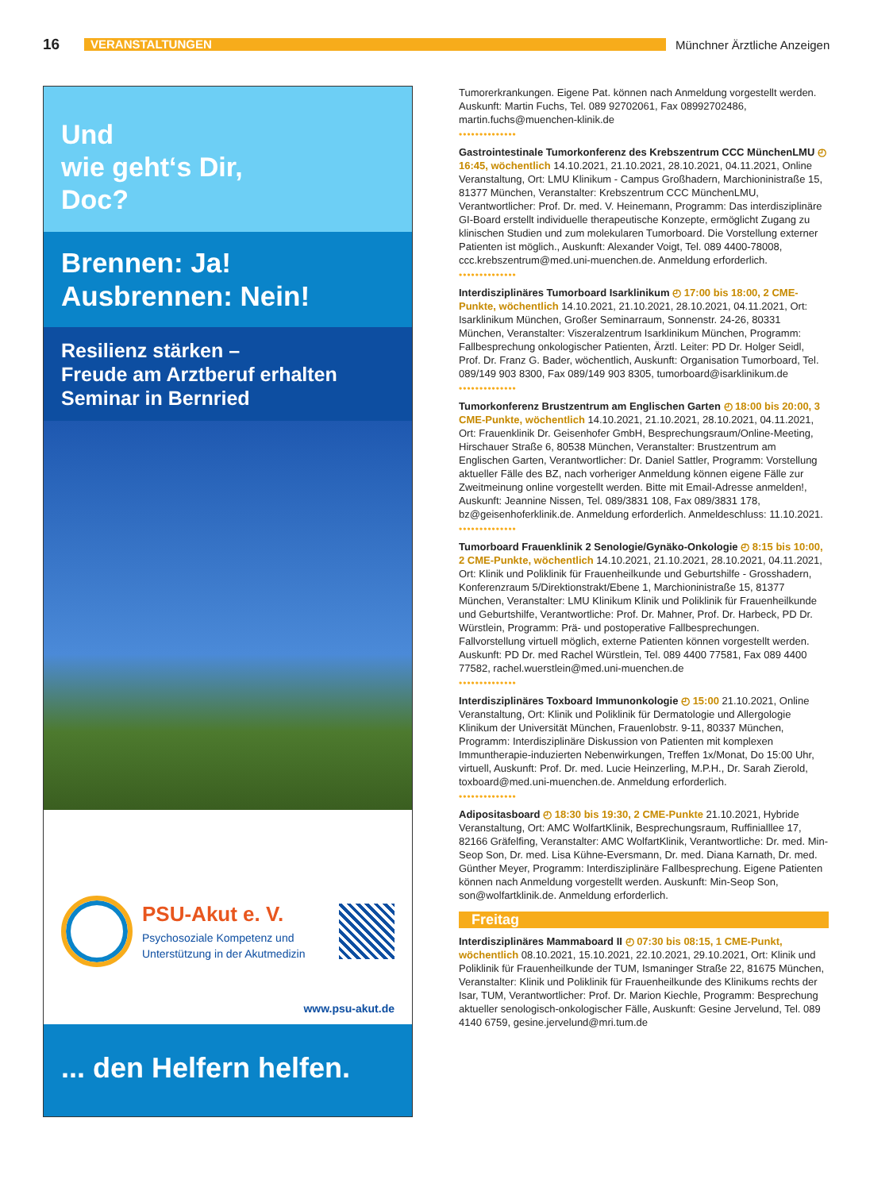16 VERANSTALTUNGEN Münchner Ärztliche Anzeigen
Und
wie geht‘s Dir,
Doc?
Brennen: Ja!
Ausbrennen: Nein!
Resilienz stärken –
Freude am Arztberuf erhalten
Seminar in Bernried
PSU-Akut e. V.
Psychosoziale Kompetenz und
Unterstützung in der Akutmedizin
www.psu-akut.de
... den Helfern helfen.
Tumorerkrankungen. Eigene Pat. können nach Anmeldung vorgestellt werden. Auskunft: Martin Fuchs, Tel. 089 92702061, Fax 08992702486, martin.fuchs@muenchen-klinik.de
••••••••••••••
Gastrointestinale Tumorkonferenz des Krebszentrum CCC MünchenLMU ◴ 16:45, wöchentlich 14.10.2021, 21.10.2021, 28.10.2021, 04.11.2021, Online Veranstaltung, Ort: LMU Klinikum - Campus Großhadern, Marchioninistraße 15, 81377 München, Veranstalter: Krebszentrum CCC MünchenLMU, Verantwortlicher: Prof. Dr. med. V. Heinemann, Programm: Das interdisziplinäre GI-Board erstellt individuelle therapeutische Konzepte, ermöglicht Zugang zu klinischen Studien und zum molekularen Tumorboard. Die Vorstellung externer Patienten ist möglich., Auskunft: Alexander Voigt, Tel. 089 4400-78008, ccc.krebszentrum@med.uni-muenchen.de. Anmeldung erforderlich.
••••••••••••••
Interdisziplinäres Tumorboard Isarklinikum ◴ 17:00 bis 18:00, 2 CME-Punkte, wöchentlich 14.10.2021, 21.10.2021, 28.10.2021, 04.11.2021, Ort: Isarklinikum München, Großer Seminarraum, Sonnenstr. 24-26, 80331 München, Veranstalter: Viszeralzentrum Isarklinikum München, Programm: Fallbesprechung onkologischer Patienten, Ärztl. Leiter: PD Dr. Holger Seidl, Prof. Dr. Franz G. Bader, wöchentlich, Auskunft: Organisation Tumorboard, Tel. 089/149 903 8300, Fax 089/149 903 8305, tumorboard@isarklinikum.de
••••••••••••••
Tumorkonferenz Brustzentrum am Englischen Garten ◴ 18:00 bis 20:00, 3 CME-Punkte, wöchentlich 14.10.2021, 21.10.2021, 28.10.2021, 04.11.2021, Ort: Frauenklinik Dr. Geisenhofer GmbH, Besprechungsraum/Online-Meeting, Hirschauer Straße 6, 80538 München, Veranstalter: Brustzentrum am Englischen Garten, Verantwortlicher: Dr. Daniel Sattler, Programm: Vorstellung aktueller Fälle des BZ, nach vorheriger Anmeldung können eigene Fälle zur Zweitmeinung online vorgestellt werden. Bitte mit Email-Adresse anmelden!, Auskunft: Jeannine Nissen, Tel. 089/3831 108, Fax 089/3831 178, bz@geisenhoferklinik.de. Anmeldung erforderlich. Anmeldeschluss: 11.10.2021.
••••••••••••••
Tumorboard Frauenklinik 2 Senologie/Gynäko-Onkologie ◴ 8:15 bis 10:00, 2 CME-Punkte, wöchentlich 14.10.2021, 21.10.2021, 28.10.2021, 04.11.2021, Ort: Klinik und Poliklinik für Frauenheilkunde und Geburtshilfe - Grosshadern, Konferenzraum 5/Direktionstrakt/Ebene 1, Marchioninistraße 15, 81377 München, Veranstalter: LMU Klinikum Klinik und Poliklinik für Frauenheilkunde und Geburtshilfe, Verantwortliche: Prof. Dr. Mahner, Prof. Dr. Harbeck, PD Dr. Würstlein, Programm: Prä- und postoperative Fallbesprechungen. Fallvorstellung virtuell möglich, externe Patienten können vorgestellt werden. Auskunft: PD Dr. med Rachel Würstlein, Tel. 089 4400 77581, Fax 089 4400 77582, rachel.wuerstlein@med.uni-muenchen.de
••••••••••••••
Interdisziplinäres Toxboard Immunonkologie ◴ 15:00 21.10.2021, Online Veranstaltung, Ort: Klinik und Poliklinik für Dermatologie und Allergologie Klinikum der Universität München, Frauenlobstr. 9-11, 80337 München, Programm: Interdisziplinäre Diskussion von Patienten mit komplexen Immuntherapie-induzierten Nebenwirkungen, Treffen 1x/Monat, Do 15:00 Uhr, virtuell, Auskunft: Prof. Dr. med. Lucie Heinzerling, M.P.H., Dr. Sarah Zierold, toxboard@med.uni-muenchen.de. Anmeldung erforderlich.
••••••••••••••
Adipositasboard ◴ 18:30 bis 19:30, 2 CME-Punkte 21.10.2021, Hybride Veranstaltung, Ort: AMC WolfartKlinik, Besprechungsraum, Ruffinialllee 17, 82166 Gräfelfing, Veranstalter: AMC WolfartKlinik, Verantwortliche: Dr. med. Min-Seop Son, Dr. med. Lisa Kühne-Eversmann, Dr. med. Diana Karnath, Dr. med. Günther Meyer, Programm: Interdisziplinäre Fallbesprechung. Eigene Patienten können nach Anmeldung vorgestellt werden. Auskunft: Min-Seop Son, son@wolfartklinik.de. Anmeldung erforderlich.
Freitag
Interdisziplinäres Mammaboard II ◴ 07:30 bis 08:15, 1 CME-Punkt, wöchentlich 08.10.2021, 15.10.2021, 22.10.2021, 29.10.2021, Ort: Klinik und Poliklinik für Frauenheilkunde der TUM, Ismaninger Straße 22, 81675 München, Veranstalter: Klinik und Poliklinik für Frauenheilkunde des Klinikums rechts der Isar, TUM, Verantwortlicher: Prof. Dr. Marion Kiechle, Programm: Besprechung aktueller senologisch-onkologischer Fälle, Auskunft: Gesine Jervelund, Tel. 089 4140 6759, gesine.jervelund@mri.tum.de